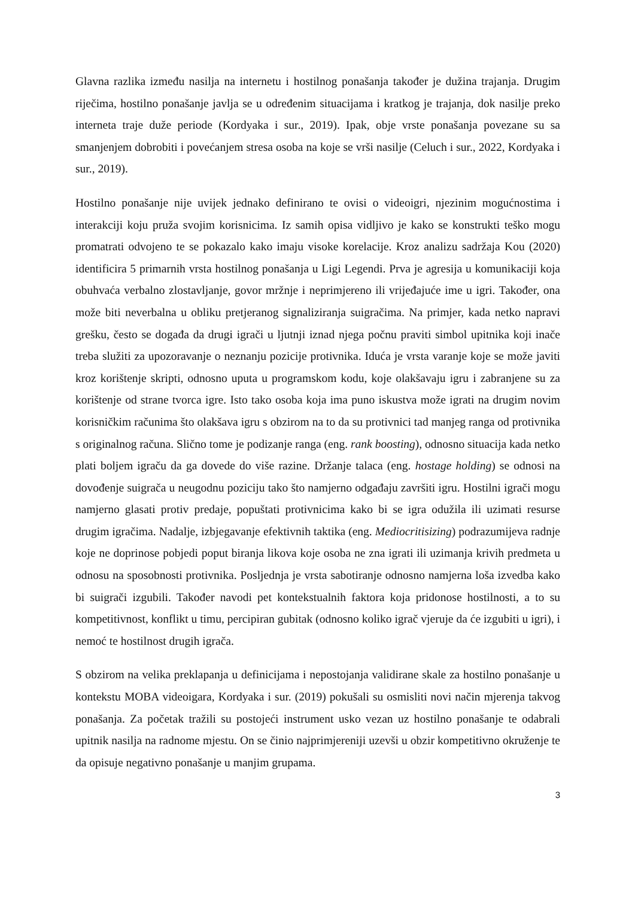Glavna razlika između nasilja na internetu i hostilnog ponašanja također je dužina trajanja. Drugim riječima, hostilno ponašanje javlja se u određenim situacijama i kratkog je trajanja, dok nasilje preko interneta traje duže periode (Kordyaka i sur., 2019). Ipak, obje vrste ponašanja povezane su sa smanjenjem dobrobiti i povećanjem stresa osoba na koje se vrši nasilje (Celuch i sur., 2022, Kordyaka i sur., 2019).
Hostilno ponašanje nije uvijek jednako definirano te ovisi o videoigri, njezinim mogućnostima i interakciji koju pruža svojim korisnicima. Iz samih opisa vidljivo je kako se konstrukti teško mogu promatrati odvojeno te se pokazalo kako imaju visoke korelacije. Kroz analizu sadržaja Kou (2020) identificira 5 primarnih vrsta hostilnog ponašanja u Ligi Legendi. Prva je agresija u komunikaciji koja obuhvaća verbalno zlostavljanje, govor mržnje i neprimjereno ili vrijeđajuće ime u igri. Također, ona može biti neverbalna u obliku pretjeranog signaliziranja suigračima. Na primjer, kada netko napravi grešku, često se događa da drugi igrači u ljutnji iznad njega počnu praviti simbol upitnika koji inače treba služiti za upozoravanje o neznanju pozicije protivnika. Iduća je vrsta varanje koje se može javiti kroz korištenje skripti, odnosno uputa u programskom kodu, koje olakšavaju igru i zabranjene su za korištenje od strane tvorca igre. Isto tako osoba koja ima puno iskustva može igrati na drugim novim korisničkim računima što olakšava igru s obzirom na to da su protivnici tad manjeg ranga od protivnika s originalnog računa. Slično tome je podizanje ranga (eng. rank boosting), odnosno situacija kada netko plati boljem igraču da ga dovede do više razine. Držanje talaca (eng. hostage holding) se odnosi na dovođenje suigrača u neugodnu poziciju tako što namjerno odgađaju završiti igru. Hostilni igrači mogu namjerno glasati protiv predaje, popuštati protivnicima kako bi se igra odužila ili uzimati resurse drugim igračima. Nadalje, izbjegavanje efektivnih taktika (eng. Mediocritisizing) podrazumijeva radnje koje ne doprinose pobjedi poput biranja likova koje osoba ne zna igrati ili uzimanja krivih predmeta u odnosu na sposobnosti protivnika. Posljednja je vrsta sabotiranje odnosno namjerna loša izvedba kako bi suigrači izgubili. Također navodi pet kontekstualnih faktora koja pridonose hostilnosti, a to su kompetitivnost, konflikt u timu, percipiran gubitak (odnosno koliko igrač vjeruje da će izgubiti u igri), i nemoć te hostilnost drugih igrača.
S obzirom na velika preklapanja u definicijama i nepostojanja validirane skale za hostilno ponašanje u kontekstu MOBA videoigara, Kordyaka i sur. (2019) pokušali su osmisliti novi način mjerenja takvog ponašanja. Za početak tražili su postojeći instrument usko vezan uz hostilno ponašanje te odabrali upitnik nasilja na radnome mjestu. On se činio najprimjereniji uzevši u obzir kompetitivno okruženje te da opisuje negativno ponašanje u manjim grupama.
3